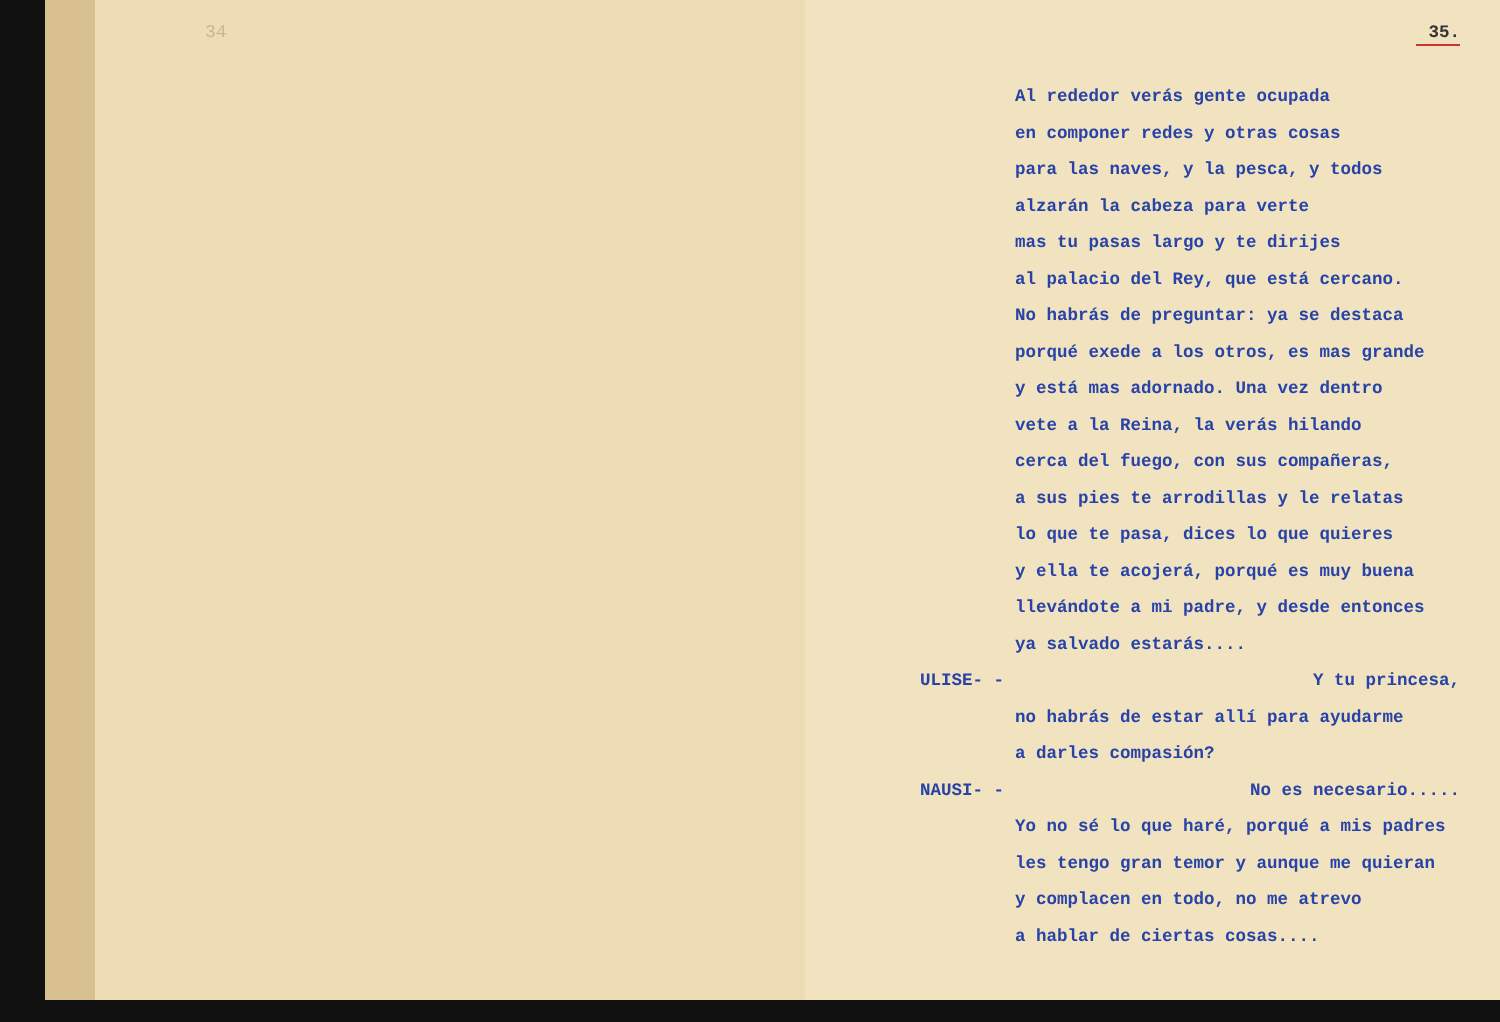34
35.
Al rededor verás gente ocupada
en componer redes y otras cosas
para las naves, y la pesca, y todos
alzarán la cabeza para verte
mas tu pasas largo y te dirijes
al palacio del Rey, que está cercano.
No habrás de preguntar: ya se destaca
porqué exede a los otros, es mas grande
y está mas adornado. Una vez dentro
vete a la Reina, la verás hilando
cerca del fuego, con sus compañeras,
a sus pies te arrodillas y le relatas
lo que te pasa, dices lo que quieres
y ella te acojerá, porqué es muy buena
llevándote a mi padre, y desde entonces
ya salvado estarás....
ULISE- - Y tu princesa,
no habrás de estar allí para ayudarme
a darles compasión?
NAUSI- - No es necesario.....
Yo no sé lo que haré, porqué a mis padres
les tengo gran temor y aunque me quieran
y complacen en todo, no me atrevo
a hablar de ciertas cosas....